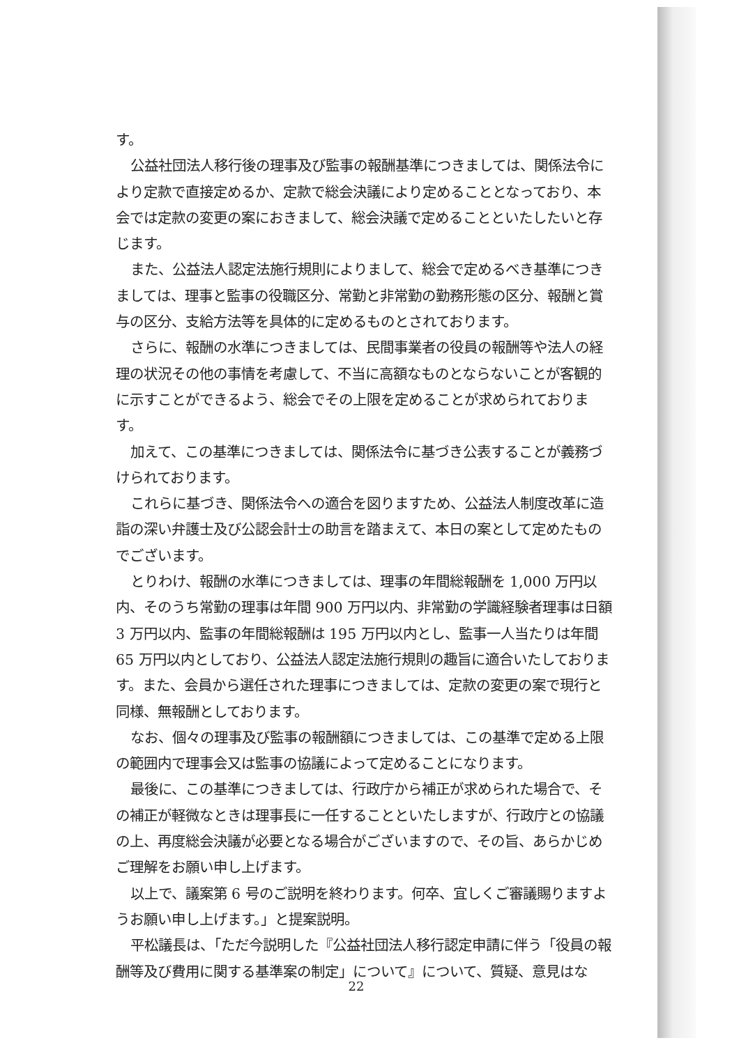す。
公益社団法人移行後の理事及び監事の報酬基準につきましては、関係法令により定款で直接定めるか、定款で総会決議により定めることとなっており、本会では定款の変更の案におきまして、総会決議で定めることといたしたいと存じます。
また、公益法人認定法施行規則によりまして、総会で定めるべき基準につきましては、理事と監事の役職区分、常勤と非常勤の勤務形態の区分、報酬と賞与の区分、支給方法等を具体的に定めるものとされております。
さらに、報酬の水準につきましては、民間事業者の役員の報酬等や法人の経理の状況その他の事情を考慮して、不当に高額なものとならないことが客観的に示すことができるよう、総会でその上限を定めることが求められております。
加えて、この基準につきましては、関係法令に基づき公表することが義務づけられております。
これらに基づき、関係法令への適合を図りますため、公益法人制度改革に造詣の深い弁護士及び公認会計士の助言を踏まえて、本日の案として定めたものでございます。
とりわけ、報酬の水準につきましては、理事の年間総報酬を 1,000 万円以内、そのうち常勤の理事は年間 900 万円以内、非常勤の学識経験者理事は日額 3 万円以内、監事の年間総報酬は 195 万円以内とし、監事一人当たりは年間 65 万円以内としており、公益法人認定法施行規則の趣旨に適合いたしております。また、会員から選任された理事につきましては、定款の変更の案で現行と同様、無報酬としております。
なお、個々の理事及び監事の報酬額につきましては、この基準で定める上限の範囲内で理事会又は監事の協議によって定めることになります。
最後に、この基準につきましては、行政庁から補正が求められた場合で、その補正が軽微なときは理事長に一任することといたしますが、行政庁との協議の上、再度総会決議が必要となる場合がございますので、その旨、あらかじめご理解をお願い申し上げます。
以上で、議案第 6 号のご説明を終わります。何卒、宜しくご審議賜りますようお願い申し上げます。」と提案説明。
平松議長は、「ただ今説明した『公益社団法人移行認定申請に伴う「役員の報酬等及び費用に関する基準案の制定」について』について、質疑、意見はな
22